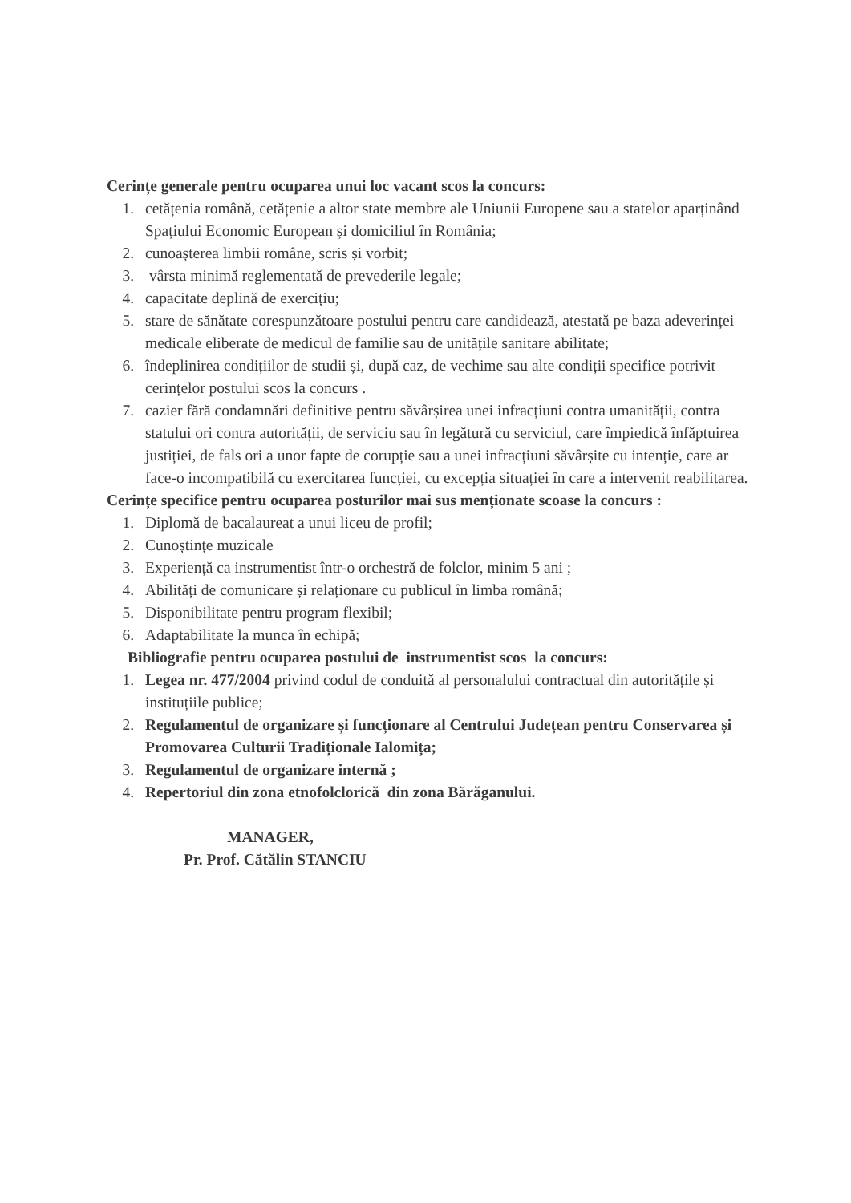Cerințe generale pentru ocuparea unui loc vacant scos la concurs:
1. cetățenia română, cetățenie a altor state membre ale Uniunii Europene sau a statelor aparținând Spațiului Economic European și domiciliul în România;
2. cunoașterea limbii române, scris și vorbit;
3. vârsta minimă reglementată de prevederile legale;
4. capacitate deplină de exercițiu;
5. stare de sănătate corespunzătoare postului pentru care candidează, atestată pe baza adeverinței medicale eliberate de medicul de familie sau de unitățile sanitare abilitate;
6. îndeplinirea condițiilor de studii și, după caz, de vechime sau alte condiții specifice potrivit cerințelor postului scos la concurs .
7. cazier fără condamnări definitive pentru săvârșirea unei infracțiuni contra umanității, contra statului ori contra autorității, de serviciu sau în legătură cu serviciul, care împiedică înfăptuirea justiției, de fals ori a unor fapte de corupție sau a unei infracțiuni săvârșite cu intenție, care ar face-o incompatibilă cu exercitarea funcției, cu excepția situației în care a intervenit reabilitarea.
Cerințe specifice pentru ocuparea posturilor mai sus menționate scoase la concurs :
1. Diplomă de bacalaureat a unui liceu de profil;
2. Cunoștințe muzicale
3. Experiență ca instrumentist într-o orchestră de folclor, minim 5 ani ;
4. Abilități de comunicare și relaționare cu publicul în limba română;
5. Disponibilitate pentru program flexibil;
6. Adaptabilitate la munca în echipă;
Bibliografie pentru ocuparea postului de instrumentist scos la concurs:
1. Legea nr. 477/2004 privind codul de conduită al personalului contractual din autoritățile și instituțiile publice;
2. Regulamentul de organizare și funcționare al Centrului Județean pentru Conservarea și Promovarea Culturii Tradiționale Ialomița;
3. Regulamentul de organizare internă ;
4. Repertoriul din zona etnofolclorică din zona Bărăganului.
MANAGER,
Pr. Prof. Cătălin STANCIU